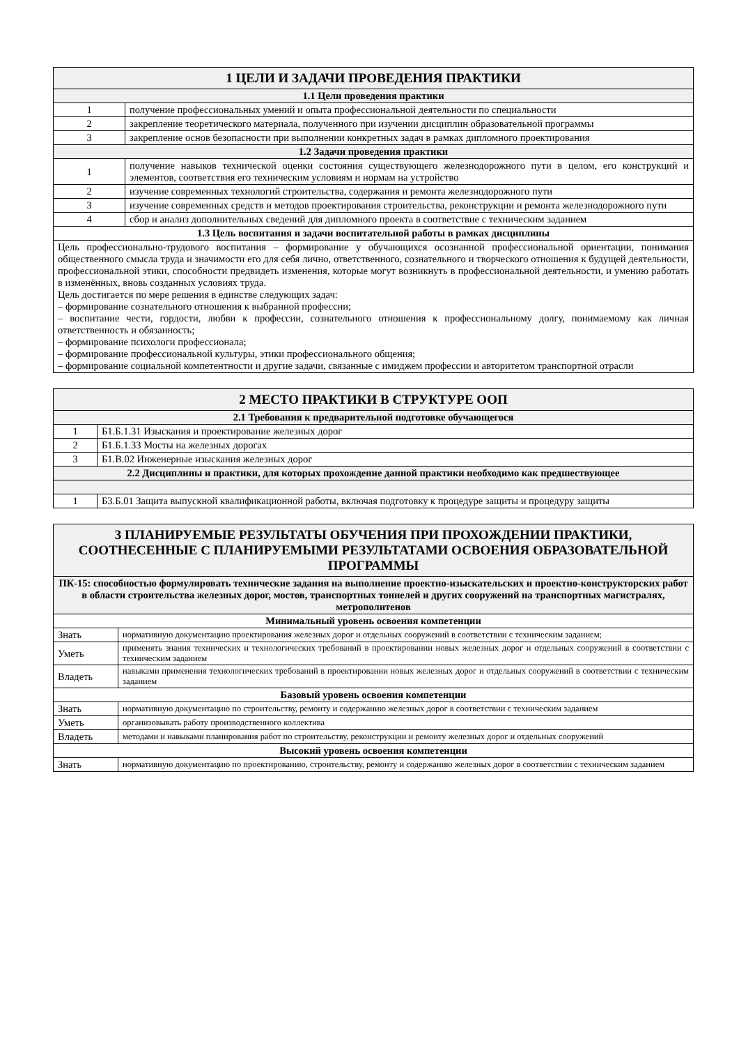| 1 ЦЕЛИ И ЗАДАЧИ ПРОВЕДЕНИЯ ПРАКТИКИ | |
| --- | --- |
| 1.1 Цели проведения практики | |
| 1 | получение профессиональных умений и опыта профессиональной деятельности по специальности |
| 2 | закрепление теоретического материала, полученного при изучении дисциплин образовательной программы |
| 3 | закрепление основ безопасности при выполнении конкретных задач в рамках дипломного проектирования |
| 1.2 Задачи проведения практики | |
| 1 | получение навыков технической оценки состояния существующего железнодорожного пути в целом, его конструкций и элементов, соответствия его техническим условиям и нормам на устройство |
| 2 | изучение современных технологий строительства, содержания и ремонта железнодорожного пути |
| 3 | изучение современных средств и методов проектирования строительства, реконструкции и ремонта железнодорожного пути |
| 4 | сбор и анализ дополнительных сведений для дипломного проекта в соответствие с техническим заданием |
| 1.3 Цель воспитания и задачи воспитательной работы в рамках дисциплины | |
| Цель профессионально-трудового воспитания – формирование у обучающихся осознанной профессиональной ориентации, понимания общественного смысла труда и значимости его для себя лично, ответственного, сознательного и творческого отношения к будущей деятельности, профессиональной этики, способности предвидеть изменения, которые могут возникнуть в профессиональной деятельности, и умению работать в изменённых, вновь созданных условиях труда. Цель достигается по мере решения в единстве следующих задач: – формирование сознательного отношения к выбранной профессии; – воспитание чести, гордости, любви к профессии, сознательного отношения к профессиональному долгу, понимаемому как личная ответственность и обязанность; – формирование психологи профессионала; – формирование профессиональной культуры, этики профессионального общения; – формирование социальной компетентности и другие задачи, связанные с имиджем профессии и авторитетом транспортной отрасли | |
| 2 МЕСТО ПРАКТИКИ В СТРУКТУРЕ ООП | |
| --- | --- |
| 2.1 Требования к предварительной подготовке обучающегося | |
| 1 | Б1.Б.1.31 Изыскания и проектирование железных дорог |
| 2 | Б1.Б.1.33 Мосты на железных дорогах |
| 3 | Б1.В.02 Инженерные изыскания железных дорог |
| 2.2 Дисциплины и практики, для которых прохождение данной практики необходимо как предшествующее | |
| 1 | Б3.Б.01 Защита выпускной квалификационной работы, включая подготовку к процедуре защиты и процедуру защиты |
| 3 ПЛАНИРУЕМЫЕ РЕЗУЛЬТАТЫ ОБУЧЕНИЯ ПРИ ПРОХОЖДЕНИИ ПРАКТИКИ, СООТНЕСЕННЫЕ С ПЛАНИРУЕМЫМИ РЕЗУЛЬТАТАМИ ОСВОЕНИЯ ОБРАЗОВАТЕЛЬНОЙ ПРОГРАММЫ | |
| --- | --- |
| ПК-15: способностью формулировать технические задания на выполнение проектно-изыскательских и проектно-конструкторских работ в области строительства железных дорог, мостов, транспортных тоннелей и других сооружений на транспортных магистралях, метрополитенов | |
| Минимальный уровень освоения компетенции | |
| Знать | нормативную документацию проектирования железных дорог и отдельных сооружений в соответствии с техническим заданием; |
| Уметь | применять знания технических и технологических требований в проектировании новых железных дорог и отдельных сооружений в соответствии с техническим заданием |
| Владеть | навыками применения технологических требований в проектировании новых железных дорог и отдельных сооружений в соответствии с техническим заданием |
| Базовый уровень освоения компетенции | |
| Знать | нормативную документацию по строительству, ремонту и содержанию железных дорог в соответствии с техническим заданием |
| Уметь | организовывать работу производственного коллектива |
| Владеть | методами и навыками планирования работ по строительству, реконструкции и ремонту железных дорог и отдельных сооружений |
| Высокий уровень освоения компетенции | |
| Знать | нормативную документацию по проектированию, строительству, ремонту и содержанию железных дорог в соответствии с техническим заданием |